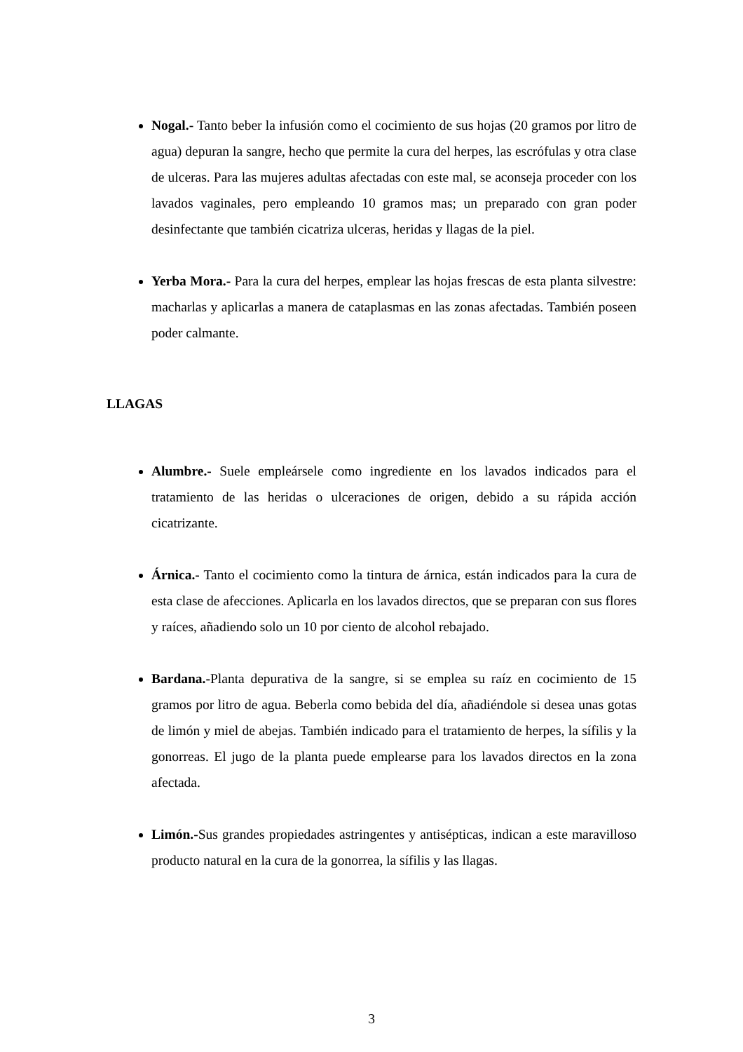Nogal.- Tanto beber la infusión como el cocimiento de sus hojas (20 gramos por litro de agua) depuran la sangre, hecho que permite la cura del herpes, las escrófulas y otra clase de ulceras. Para las mujeres adultas afectadas con este mal, se aconseja proceder con los lavados vaginales, pero empleando 10 gramos mas; un preparado con gran poder desinfectante que también cicatriza ulceras, heridas y llagas de la piel.
Yerba Mora.- Para la cura del herpes, emplear las hojas frescas de esta planta silvestre: macharlas y aplicarlas a manera de cataplasmas en las zonas afectadas. También poseen poder calmante.
LLAGAS
Alumbre.- Suele empleársele como ingrediente en los lavados indicados para el tratamiento de las heridas o ulceraciones de origen, debido a su rápida acción cicatrizante.
Árnica.- Tanto el cocimiento como la tintura de árnica, están indicados para la cura de esta clase de afecciones. Aplicarla en los lavados directos, que se preparan con sus flores y raíces, añadiendo solo un 10 por ciento de alcohol rebajado.
Bardana.-Planta depurativa de la sangre, si se emplea su raíz en cocimiento de 15 gramos por litro de agua. Beberla como bebida del día, añadiéndole si desea unas gotas de limón y miel de abejas. También indicado para el tratamiento de herpes, la sífilis y la gonorreas. El jugo de la planta puede emplearse para los lavados directos en la zona afectada.
Limón.-Sus grandes propiedades astringentes y antisépticas, indican a este maravilloso producto natural en la cura de la gonorrea, la sífilis y las llagas.
3